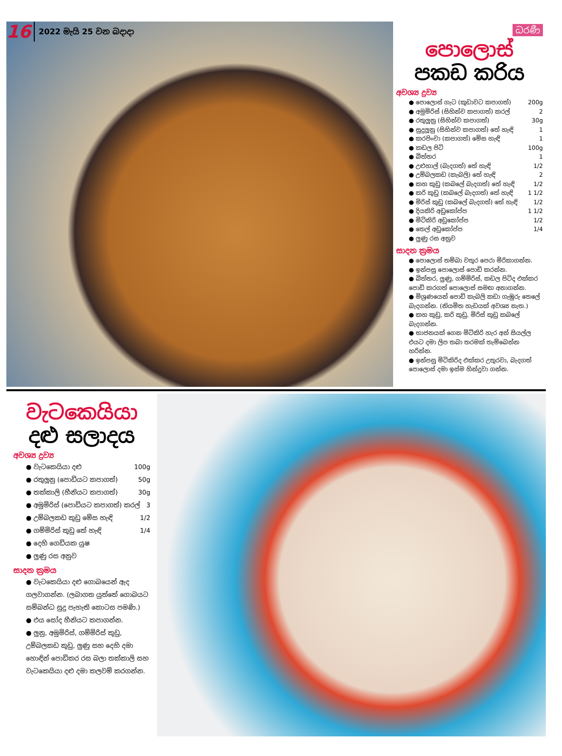16 2022 මැයි 25 වන බදාදා
ධරණී
පොලොස්
පකඩ කරිය
අවශ්‍ය ද්‍රව්‍ය
● පොලොස් ගැට (කුඩාවට කපාගත්) 200g
● අමුමිරිස් (සිහින්ව කපාගත්) කරල් 2
● රතුලූනු (සිහින්ව කපාගත්) 30g
● සුදුලූනු (සිහින්ව කපාගත්) තේ හැඳි 1
● කරපිංචා (කපාගත්) මේස හැඳි 1
● කඩල පිටි 100g
● බිත්තර 1
● උළුහාල් (බැදගත්) තේ හැඳි 1/2
● උම්බලකඩ (කැබලි) තේ හැඳි 2
● කහ කුඩු (කබලේ බැදගත්) තේ හැඳි 1/2
● කරි කුඩු (කබලේ බැදගත්) තේ හැඳි 1 1/2
● මිරිස් කුඩු (කබලේ බැදගත්) තේ හැඳි 1/2
● දියකිරි අඩුකෝප්ප 1 1/2
● මිටිකිරි අඩුකෝප්ප 1/2
● තෙල් අඩුකෝප්ප 1/4
● ලුණු රස අනුව
සාදන ක්‍රමය
● පොලොස් තම්බා වතුර පෙරා මිරිකාගන්න.
● ඉන්පසු පොලොස් පොඩි කරන්න.
● බිත්තර, ලුණු, ගම්මිරිස්, කඩල පිටිද එක්කර පොඩි කරගත් පොලොස් සමඟ අනාගන්න.
● මිශ්‍රණයෙන් පොඩි කැබලි කඩා ගැඹුරු තෙලේ බැදගන්න. (නියමිත හැඩයක් අවශ්‍ය නැත.)
● කහ කුඩු, කරි කුඩු, මිරිස් කුඩු කබලේ බැදගන්න.
● භාජනයක් ගෙන මිටිකිරි හැර අන් සියල්ල එයට දමා ලිප තබා තරමක් තැම්බෙන්න හරින්න.
● ඉන්පසු මිටිකිරිද එක්කර උතුරවා, බැදගත් පොලොස් දමා ඉස්ම හින්දුවා ගන්න.
වැටකෙයියා
දළු සලාදය
අවශ්‍ය ද්‍රව්‍ය
● වැටකෙයියා දළු 100g
● රතුලූනු (පොඩියට කපාගත්) 50g
● තක්කාලි (හීනියට කපාගත්) 30g
● අමුමිරිස් (පොඩියට කපාගත්) කරල් 3
● උම්බලකඩ කුඩු මේස හැඳි 1/2
● ගම්මිරිස් කුඩු තේ හැඳි 1/4
● දෙහි ගෙඩියක යුෂ
● ලුණු රස අනුව
සාදන ක්‍රමය
● වැටකෙයියා දළු ගොබයෙන් ඇද ගලවාගන්න. (ලබාගත යුත්තේ ගොබයට සම්බන්ධ සුදු පැහැති කොටස පමණි.)
● එය සෝද හීනියට කපාගන්න.
● ලුනු, අමුමිරිස්, ගම්මිරිස් කුඩු, උම්බලකඩ කුඩු, ලුණු සහ දෙහි දමා හොඳින් පොඩිකර රස බලා තක්කාලි සහ වැටකෙයියා දළු දමා කලවම් කරගන්න.